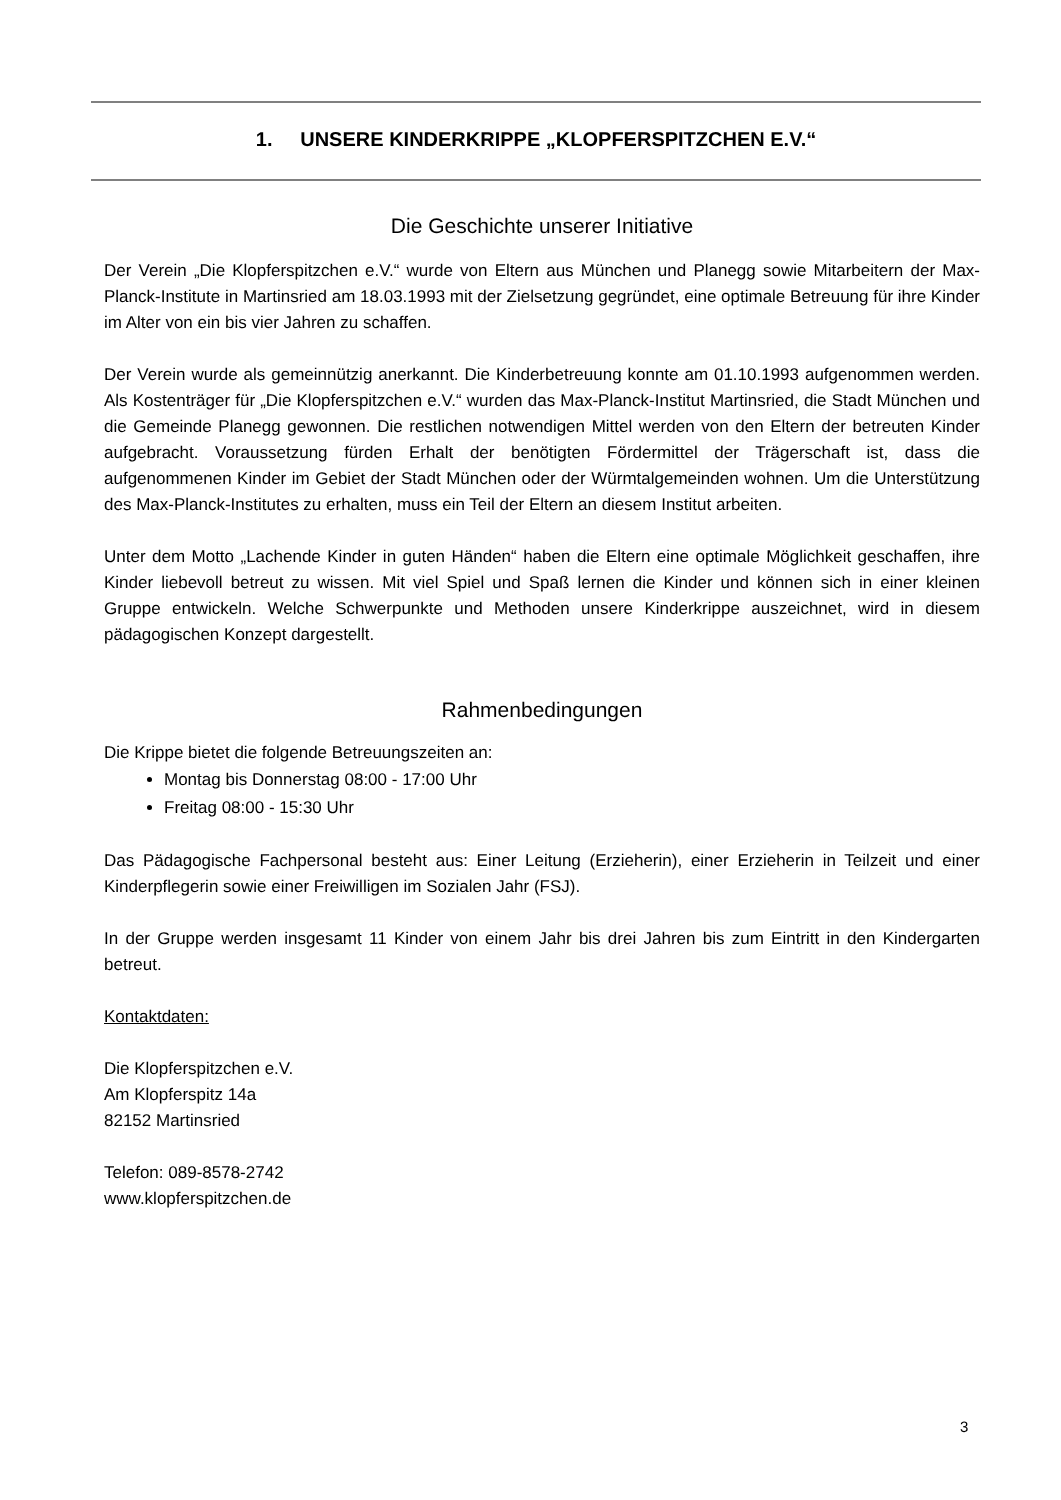1. UNSERE KINDERKRIPPE „KLOPFERSPITZCHEN E.V.“
Die Geschichte unserer Initiative
Der Verein „Die Klopferspitzchen e.V.“ wurde von Eltern aus München und Planegg sowie Mitarbeitern der Max-Planck-Institute in Martinsried am 18.03.1993 mit der Zielsetzung gegründet, eine optimale Betreuung für ihre Kinder im Alter von ein bis vier Jahren zu schaffen.
Der Verein wurde als gemeinnützig anerkannt. Die Kinderbetreuung konnte am 01.10.1993 aufgenommen werden. Als Kostenträger für „Die Klopferspitzchen e.V.“ wurden das Max-Planck-Institut Martinsried, die Stadt München und die Gemeinde Planegg gewonnen. Die restlichen notwendigen Mittel werden von den Eltern der betreuten Kinder aufgebracht. Voraussetzung fürden Erhalt der benötigten Fördermittel der Trägerschaft ist, dass die aufgenommenen Kinder im Gebiet der Stadt München oder der Würmtalgemeinden wohnen. Um die Unterstützung des Max-Planck-Institutes zu erhalten, muss ein Teil der Eltern an diesem Institut arbeiten.
Unter dem Motto „Lachende Kinder in guten Händen“ haben die Eltern eine optimale Möglichkeit geschaffen, ihre Kinder liebevoll betreut zu wissen. Mit viel Spiel und Spaß lernen die Kinder und können sich in einer kleinen Gruppe entwickeln. Welche Schwerpunkte und Methoden unsere Kinderkrippe auszeichnet, wird in diesem pädagogischen Konzept dargestellt.
Rahmenbedingungen
Die Krippe bietet die folgende Betreuungszeiten an:
Montag bis Donnerstag 08:00 - 17:00 Uhr
Freitag 08:00 - 15:30 Uhr
Das Pädagogische Fachpersonal besteht aus: Einer Leitung (Erzieherin), einer Erzieherin in Teilzeit und einer Kinderpflegerin sowie einer Freiwilligen im Sozialen Jahr (FSJ).
In der Gruppe werden insgesamt 11 Kinder von einem Jahr bis drei Jahren bis zum Eintritt in den Kindergarten betreut.
Kontaktdaten:
Die Klopferspitzchen e.V.
Am Klopferspitz 14a
82152 Martinsried
Telefon: 089-8578-2742
www.klopferspitzchen.de
3